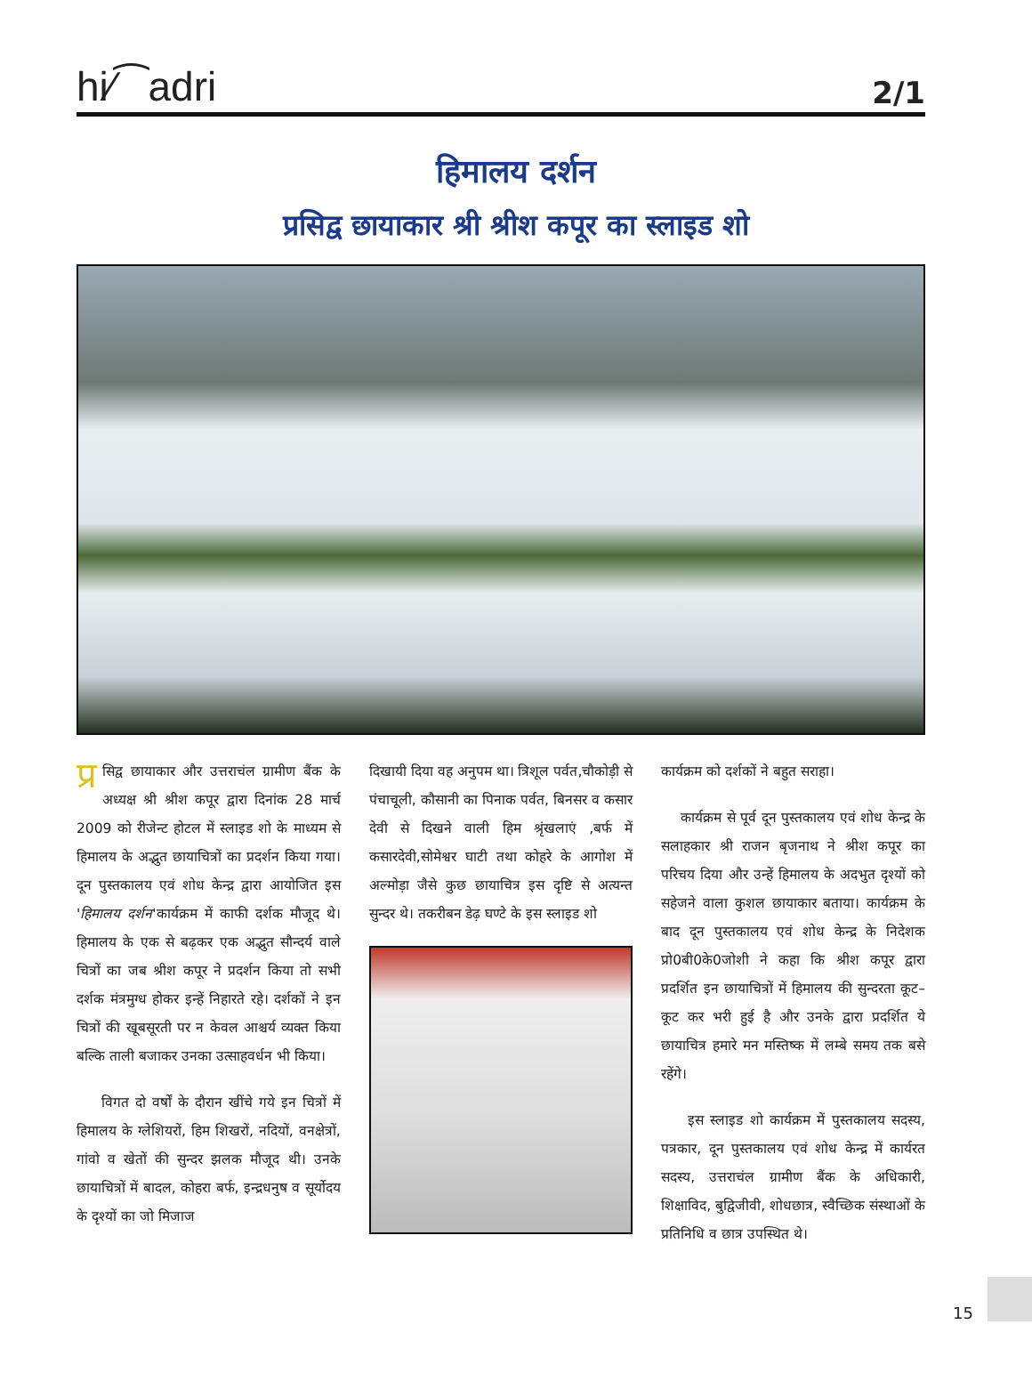hi⁄⁀adri 2/1
हिमालय दर्शन
प्रसिद्व छायाकार श्री श्रीश कपूर का स्लाइड शो
प्र सिद्व छायाकार और उत्तराचंल ग्रामीण बैंक के अध्यक्ष श्री श्रीश कपूर द्वारा दिनांक 28 मार्च 2009 को रीजेन्ट होटल में स्लाइड शो के माध्यम से हिमालय के अद्भुत छायाचित्रों का प्रदर्शन किया गया। दून पुस्तकालय एवं शोध केन्द्र द्वारा आयोजित इस 'हिमालय दर्शन'कार्यक्रम में काफी दर्शक मौजूद थे। हिमालय के एक से बढ़कर एक अद्भुत सौन्दर्य वाले चित्रों का जब श्रीश कपूर ने प्रदर्शन किया तो सभी दर्शक मंत्रमुग्ध होकर इन्हें निहारते रहे। दर्शकों ने इन चित्रों की खूबसूरती पर न केवल आश्चर्य व्यक्त किया बल्कि ताली बजाकर उनका उत्साहवर्धन भी किया।
विगत दो वर्षों के दौरान खींचे गये इन चित्रों में हिमालय के ग्लेशियरों, हिम शिखरों, नदियों, वनक्षेत्रों, गांवो व खेतों की सुन्दर झलक मौजूद थी। उनके छायाचित्रों में बादल, कोहरा बर्फ, इन्द्रधनुष व सूर्योदय के दृश्यों का जो मिजाज
दिखायी दिया वह अनुपम था। त्रिशूल पर्वत,चौकोड़ी से पंचाचूली, कौसानी का पिनाक पर्वत, बिनसर व कसार देवी से दिखने वाली हिम श्रृंखलाएं ,बर्फ में कसारदेवी,सोमेश्वर घाटी तथा कोहरे के आगोश में अल्मोड़ा जैसे कुछ छायाचित्र इस दृष्टि से अत्यन्त सुन्दर थे। तकरीबन डेढ़ घण्टे के इस स्लाइड शो
कार्यक्रम को दर्शकों ने बहुत सराहा।
कार्यक्रम से पूर्व दून पुस्तकालय एवं शोध केन्द्र के सलाहकार श्री राजन बृजनाथ ने श्रीश कपूर का परिचय दिया और उन्हें हिमालय के अदभुत दृश्यों को सहेजने वाला कुशल छायाकार बताया। कार्यक्रम के बाद दून पुस्तकालय एवं शोध केन्द्र के निदेशक प्रो0बी0के0जोशी ने कहा कि श्रीश कपूर द्वारा प्रदर्शित इन छायाचित्रों में हिमालय की सुन्दरता कूट–कूट कर भरी हुई है और उनके द्वारा प्रदर्शित ये छायाचित्र हमारे मन मस्तिष्क में लम्बे समय तक बसे रहेंगे।
इस स्लाइड शो कार्यक्रम में पुस्तकालय सदस्य, पत्रकार, दून पुस्तकालय एवं शोध केन्द्र में कार्यरत सदस्य, उत्तराचंल ग्रामीण बैंक के अधिकारी, शिक्षाविद, बुद्विजीवी, शोधछात्र, स्वैच्छिक संस्थाओं के प्रतिनिधि व छात्र उपस्थित थे।
15